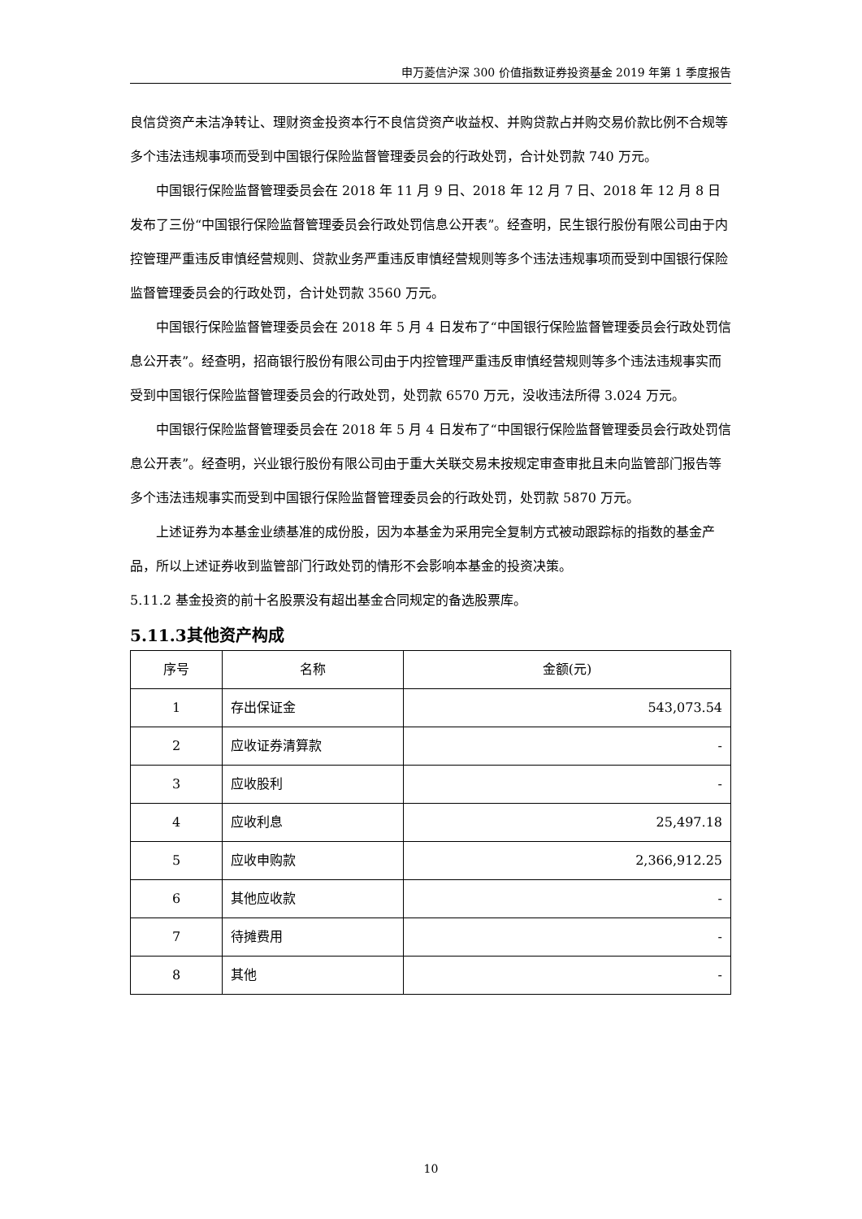申万菱信沪深 300 价值指数证券投资基金 2019 年第 1 季度报告
良信贷资产未洁净转让、理财资金投资本行不良信贷资产收益权、并购贷款占并购交易价款比例不合规等多个违法违规事项而受到中国银行保险监督管理委员会的行政处罚，合计处罚款 740 万元。
中国银行保险监督管理委员会在 2018 年 11 月 9 日、2018 年 12 月 7 日、2018 年 12 月 8 日发布了三份“中国银行保险监督管理委员会行政处罚信息公开表”。经查明，民生银行股份有限公司由于内控管理严重违反审慎经营规则、贷款业务严重违反审慎经营规则等多个违法违规事项而受到中国银行保险监督管理委员会的行政处罚，合计处罚款 3560 万元。
中国银行保险监督管理委员会在 2018 年 5 月 4 日发布了“中国银行保险监督管理委员会行政处罚信息公开表”。经查明，招商银行股份有限公司由于内控管理严重违反审慎经营规则等多个违法违规事实而受到中国银行保险监督管理委员会的行政处罚，处罚款 6570 万元，没收违法所得 3.024 万元。
中国银行保险监督管理委员会在 2018 年 5 月 4 日发布了“中国银行保险监督管理委员会行政处罚信息公开表”。经查明，兴业银行股份有限公司由于重大关联交易未按规定审查审批且未向监管部门报告等多个违法违规事实而受到中国银行保险监督管理委员会的行政处罚，处罚款 5870 万元。
上述证券为本基金业绩基准的成份股，因为本基金为采用完全复制方式被动跟踪标的指数的基金产品，所以上述证券收到监管部门行政处罚的情形不会影响本基金的投资决策。
5.11.2 基金投资的前十名股票没有超出基金合同规定的备选股票库。
5.11.3其他资产构成
| 序号 | 名称 | 金额(元) |
| --- | --- | --- |
| 1 | 存出保证金 | 543,073.54 |
| 2 | 应收证券清算款 | - |
| 3 | 应收股利 | - |
| 4 | 应收利息 | 25,497.18 |
| 5 | 应收申购款 | 2,366,912.25 |
| 6 | 其他应收款 | - |
| 7 | 待摊费用 | - |
| 8 | 其他 | - |
10